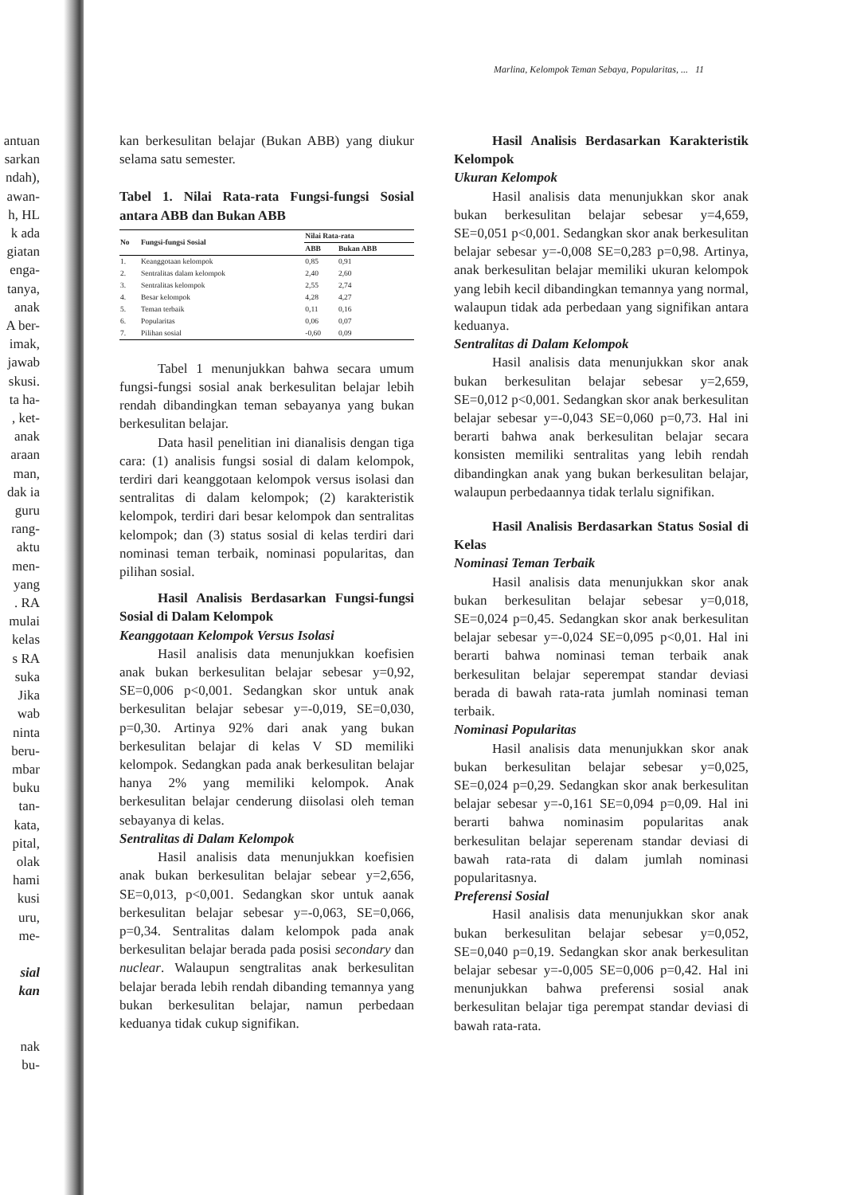antuan
sarkan
ndah),
awan-
h, HL
k ada
giatan
enga-
tanya,
anak
A ber-
imak,
jawab
skusi.
ta ha-
, ket-
anak
araan
man,
dak ia
guru
rang-
aktu
men-
yang
. RA
mulai
kelas
s RA
suka
Jika
wab
ninta
beru-
mbar
buku
tan-
kata,
pital,
olak
hami
kusi
uru,
me-
sial
kan
nak
bu-
Marlina, Kelompok Teman Sebaya, Popularitas, ... 11
kan berkesulitan belajar (Bukan ABB) yang diukur selama satu semester.
Tabel 1. Nilai Rata-rata Fungsi-fungsi Sosial antara ABB dan Bukan ABB
| No | Fungsi-fungsi Sosial | Nilai Rata-rata | |
| --- | --- | --- | --- |
| | | ABB | Bukan ABB |
| 1. | Keanggotaan kelompok | 0,85 | 0,91 |
| 2. | Sentralitas dalam kelompok | 2,40 | 2,60 |
| 3. | Sentralitas kelompok | 2,55 | 2,74 |
| 4. | Besar kelompok | 4,28 | 4,27 |
| 5. | Teman terbaik | 0,11 | 0,16 |
| 6. | Popularitas | 0,06 | 0,07 |
| 7. | Pilihan sosial | -0,60 | 0,09 |
Tabel 1 menunjukkan bahwa secara umum fungsi-fungsi sosial anak berkesulitan belajar lebih rendah dibandingkan teman sebayanya yang bukan berkesulitan belajar.
Data hasil penelitian ini dianalisis dengan tiga cara: (1) analisis fungsi sosial di dalam kelompok, terdiri dari keanggotaan kelompok versus isolasi dan sentralitas di dalam kelompok; (2) karakteristik kelompok, terdiri dari besar kelompok dan sentralitas kelompok; dan (3) status sosial di kelas terdiri dari nominasi teman terbaik, nominasi popularitas, dan pilihan sosial.
Hasil Analisis Berdasarkan Fungsi-fungsi Sosial di Dalam Kelompok
Keanggotaan Kelompok Versus Isolasi
Hasil analisis data menunjukkan koefisien anak bukan berkesulitan belajar sebesar y=0,92, SE=0,006 p<0,001. Sedangkan skor untuk anak berkesulitan belajar sebesar y=-0,019, SE=0,030, p=0,30. Artinya 92% dari anak yang bukan berkesulitan belajar di kelas V SD memiliki kelompok. Sedangkan pada anak berkesulitan belajar hanya 2% yang memiliki kelompok. Anak berkesulitan belajar cenderung diisolasi oleh teman sebayanya di kelas.
Sentralitas di Dalam Kelompok
Hasil analisis data menunjukkan koefisien anak bukan berkesulitan belajar sebear y=2,656, SE=0,013, p<0,001. Sedangkan skor untuk aanak berkesulitan belajar sebesar y=-0,063, SE=0,066, p=0,34. Sentralitas dalam kelompok pada anak berkesulitan belajar berada pada posisi secondary dan nuclear. Walaupun sengtralitas anak berkesulitan belajar berada lebih rendah dibanding temannya yang bukan berkesulitan belajar, namun perbedaan keduanya tidak cukup signifikan.
Hasil Analisis Berdasarkan Karakteristik Kelompok
Ukuran Kelompok
Hasil analisis data menunjukkan skor anak bukan berkesulitan belajar sebesar y=4,659, SE=0,051 p<0,001. Sedangkan skor anak berkesulitan belajar sebesar y=-0,008 SE=0,283 p=0,98. Artinya, anak berkesulitan belajar memiliki ukuran kelompok yang lebih kecil dibandingkan temannya yang normal, walaupun tidak ada perbedaan yang signifikan antara keduanya.
Sentralitas di Dalam Kelompok
Hasil analisis data menunjukkan skor anak bukan berkesulitan belajar sebesar y=2,659, SE=0,012 p<0,001. Sedangkan skor anak berkesulitan belajar sebesar y=-0,043 SE=0,060 p=0,73. Hal ini berarti bahwa anak berkesulitan belajar secara konsisten memiliki sentralitas yang lebih rendah dibandingkan anak yang bukan berkesulitan belajar, walaupun perbedaannya tidak terlalu signifikan.
Hasil Analisis Berdasarkan Status Sosial di Kelas
Nominasi Teman Terbaik
Hasil analisis data menunjukkan skor anak bukan berkesulitan belajar sebesar y=0,018, SE=0,024 p=0,45. Sedangkan skor anak berkesulitan belajar sebesar y=-0,024 SE=0,095 p<0,01. Hal ini berarti bahwa nominasi teman terbaik anak berkesulitan belajar seperempat standar deviasi berada di bawah rata-rata jumlah nominasi teman terbaik.
Nominasi Popularitas
Hasil analisis data menunjukkan skor anak bukan berkesulitan belajar sebesar y=0,025, SE=0,024 p=0,29. Sedangkan skor anak berkesulitan belajar sebesar y=-0,161 SE=0,094 p=0,09. Hal ini berarti bahwa nominasim popularitas anak berkesulitan belajar seperenam standar deviasi di bawah rata-rata di dalam jumlah nominasi popularitasnya.
Preferensi Sosial
Hasil analisis data menunjukkan skor anak bukan berkesulitan belajar sebesar y=0,052, SE=0,040 p=0,19. Sedangkan skor anak berkesulitan belajar sebesar y=-0,005 SE=0,006 p=0,42. Hal ini menunjukkan bahwa preferensi sosial anak berkesulitan belajar tiga perempat standar deviasi di bawah rata-rata.